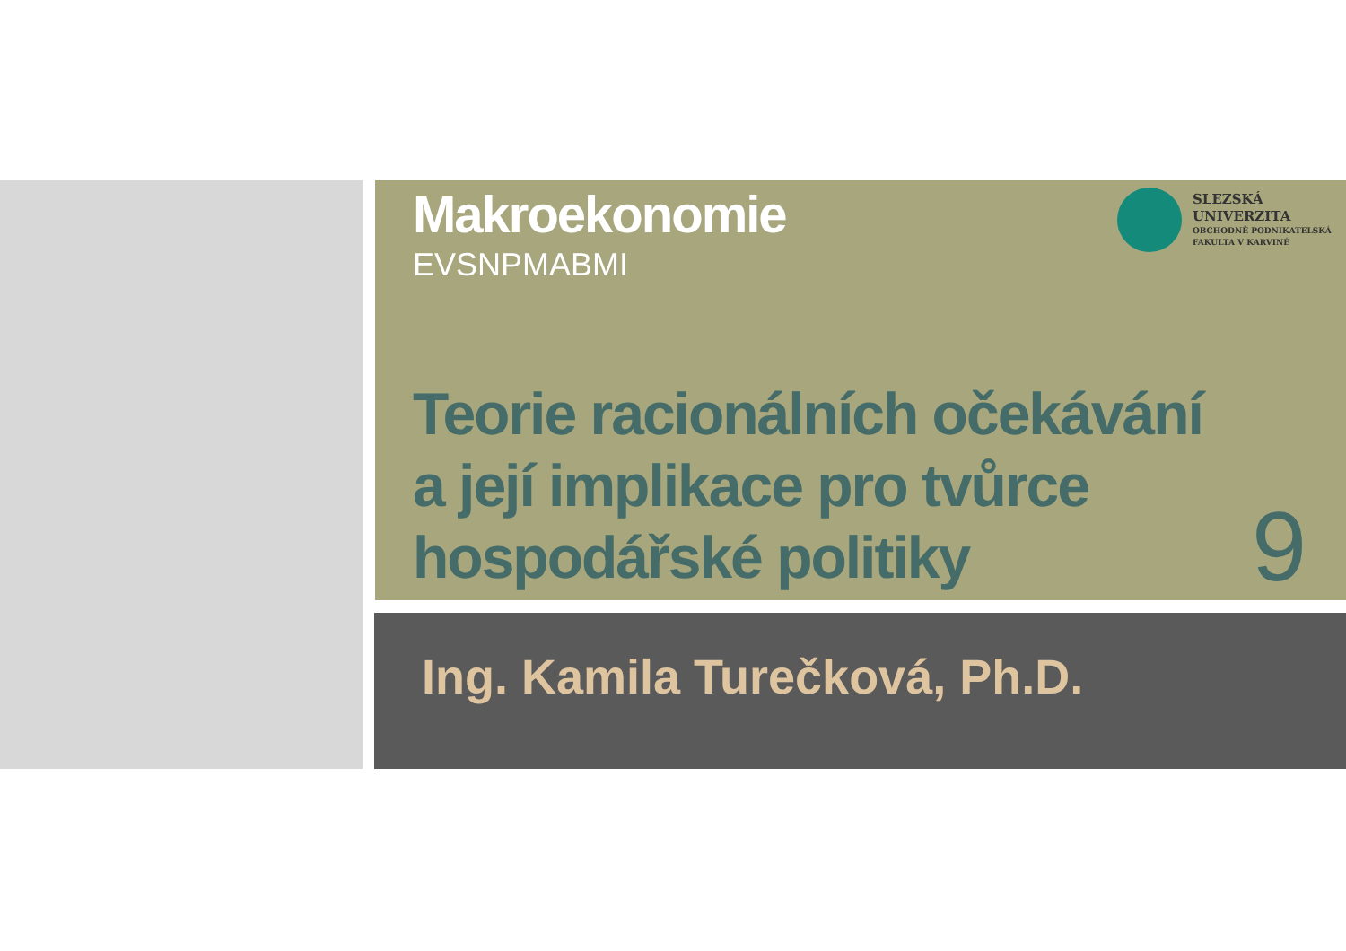SLEZSKÁ
UNIVERZITA
OBCHODNĚ PODNIKATELSKÁ
FAKULTA V KARVINÉ
Makroekonomie
EVSNPMABMI
Teorie racionálních očekávání
a její implikace pro tvůrce
hospodářské politiky
9
Ing. Kamila Turečková, Ph.D.